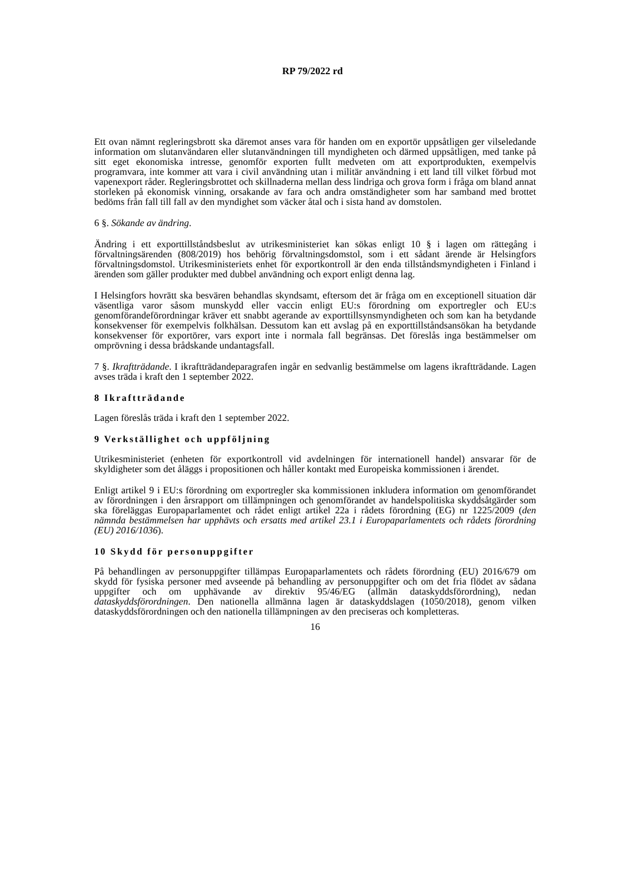RP 79/2022 rd
Ett ovan nämnt regleringsbrott ska däremot anses vara för handen om en exportör uppsåtligen ger vilseledande information om slutanvändaren eller slutanvändningen till myndigheten och därmed uppsåtligen, med tanke på sitt eget ekonomiska intresse, genomför exporten fullt medveten om att exportprodukten, exempelvis programvara, inte kommer att vara i civil användning utan i militär användning i ett land till vilket förbud mot vapenexport råder. Regleringsbrottet och skillnaderna mellan dess lindriga och grova form i fråga om bland annat storleken på ekonomisk vinning, orsakande av fara och andra omständigheter som har samband med brottet bedöms från fall till fall av den myndighet som väcker åtal och i sista hand av domstolen.
6 §. Sökande av ändring.
Ändring i ett exporttillståndsbeslut av utrikesministeriet kan sökas enligt 10 § i lagen om rättegång i förvaltningsärenden (808/2019) hos behörig förvaltningsdomstol, som i ett sådant ärende är Helsingfors förvaltningsdomstol. Utrikesministeriets enhet för exportkontroll är den enda tillståndsmyndigheten i Finland i ärenden som gäller produkter med dubbel användning och export enligt denna lag.
I Helsingfors hovrätt ska besvären behandlas skyndsamt, eftersom det är fråga om en exceptionell situation där väsentliga varor såsom munskydd eller vaccin enligt EU:s förordning om exportregler och EU:s genomförandeförordningar kräver ett snabbt agerande av exporttillsynsmyndigheten och som kan ha betydande konsekvenser för exempelvis folkhälsan. Dessutom kan ett avslag på en exporttillståndsansökan ha betydande konsekvenser för exportörer, vars export inte i normala fall begränsas. Det föreslås inga bestämmelser om omprövning i dessa brådskande undantagsfall.
7 §. Ikraftträdande. I ikraftträdandeparagrafen ingår en sedvanlig bestämmelse om lagens ikraftträdande. Lagen avses träda i kraft den 1 september 2022.
8 Ikraftträdande
Lagen föreslås träda i kraft den 1 september 2022.
9 Verkställighet och uppföljning
Utrikesministeriet (enheten för exportkontroll vid avdelningen för internationell handel) ansvarar för de skyldigheter som det åläggs i propositionen och håller kontakt med Europeiska kommissionen i ärendet.
Enligt artikel 9 i EU:s förordning om exportregler ska kommissionen inkludera information om genomförandet av förordningen i den årsrapport om tillämpningen och genomförandet av handelspolitiska skyddsåtgärder som ska föreläggas Europaparlamentet och rådet enligt artikel 22a i rådets förordning (EG) nr 1225/2009 (den nämnda bestämmelsen har upphävts och ersatts med artikel 23.1 i Europaparlamentets och rådets förordning (EU) 2016/1036).
10 Skydd för personuppgifter
På behandlingen av personuppgifter tillämpas Europaparlamentets och rådets förordning (EU) 2016/679 om skydd för fysiska personer med avseende på behandling av personuppgifter och om det fria flödet av sådana uppgifter och om upphävande av direktiv 95/46/EG (allmän dataskyddsförordning), nedan dataskyddsförordningen. Den nationella allmänna lagen är dataskyddslagen (1050/2018), genom vilken dataskyddsförordningen och den nationella tillämpningen av den preciseras och kompletteras.
16